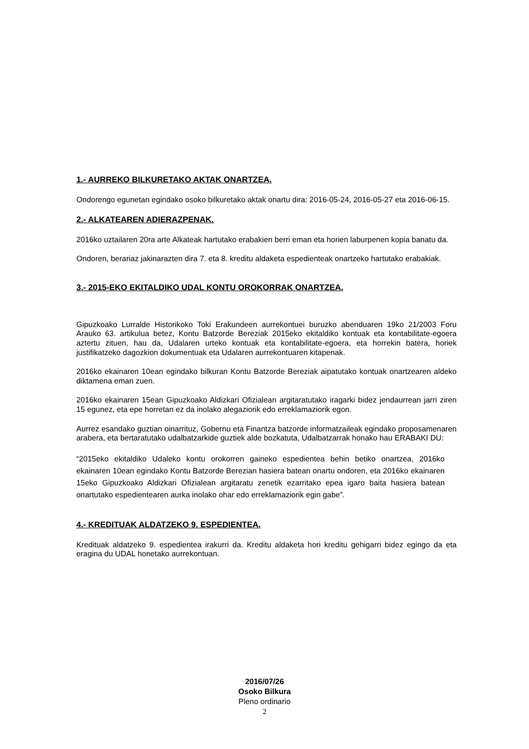1.- AURREKO BILKURETAKO AKTAK ONARTZEA.
Ondorengo egunetan egindako osoko bilkuretako aktak onartu dira: 2016-05-24, 2016-05-27 eta 2016-06-15.
2.- ALKATEAREN ADIERAZPENAK.
2016ko uztailaren 20ra arte Alkateak hartutako erabakien berri eman eta horien laburpenen kopia banatu da.
Ondoren, berariaz jakinarazten dira 7. eta 8. kreditu aldaketa espedienteak onartzeko hartutako erabakiak.
3.- 2015-EKO EKITALDIKO UDAL KONTU OROKORRAK ONARTZEA.
Gipuzkoako Lurralde Historikoko Toki Erakundeen aurrekontuei buruzko abenduaren 19ko 21/2003 Foru Arauko 63. artikulua betez, Kontu Batzorde Bereziak 2015eko ekitaldiko kontuak eta kontabilitate-egoera aztertu zituen, hau da, Udalaren urteko kontuak eta kontabilitate-egoera, eta horrekin batera, horiek justifikatzeko dagozkion dokumentuak eta Udalaren aurrekontuaren kitapenak.
2016ko ekainaren 10ean egindako bilkuran Kontu Batzorde Bereziak aipatutako kontuak onartzearen aldeko diktamena eman zuen.
2016ko ekainaren 15ean Gipuzkoako Aldizkari Ofizialean argitaratutako iragarki bidez jendaurrean jarri ziren 15 egunez, eta epe horretan ez da inolako alegaziorik edo erreklamaziorik egon.
Aurrez esandako guztian oinarrituz, Gobernu eta Finantza batzorde informatzaileak egindako proposamenaren arabera, eta bertaratutako udalbatzarkide guztiek alde bozkatuta, Udalbatzarrak honako hau ERABAKI DU:
“2015eko ekitaldiko Udaleko kontu orokorren gaineko espedientea behin betiko onartzea, 2016ko ekainaren 10ean egindako Kontu Batzorde Berezian hasiera batean onartu ondoren, eta 2016ko ekainaren 15eko Gipuzkoako Aldizkari Ofizialean argitaratu zenetik ezarritako epea igaro baita hasiera batean onartutako espedientearen aurka inolako ohar edo erreklamaziorik egin gabe”.
4.- KREDITUAK ALDATZEKO 9. ESPEDIENTEA.
Kredituak aldatzeko 9. espedientea irakurri da. Kreditu aldaketa hori kreditu gehigarri bidez egingo da eta eragina du UDAL honetako aurrekontuan.
2016/07/26
Osoko Bilkura
Pleno ordinario
2